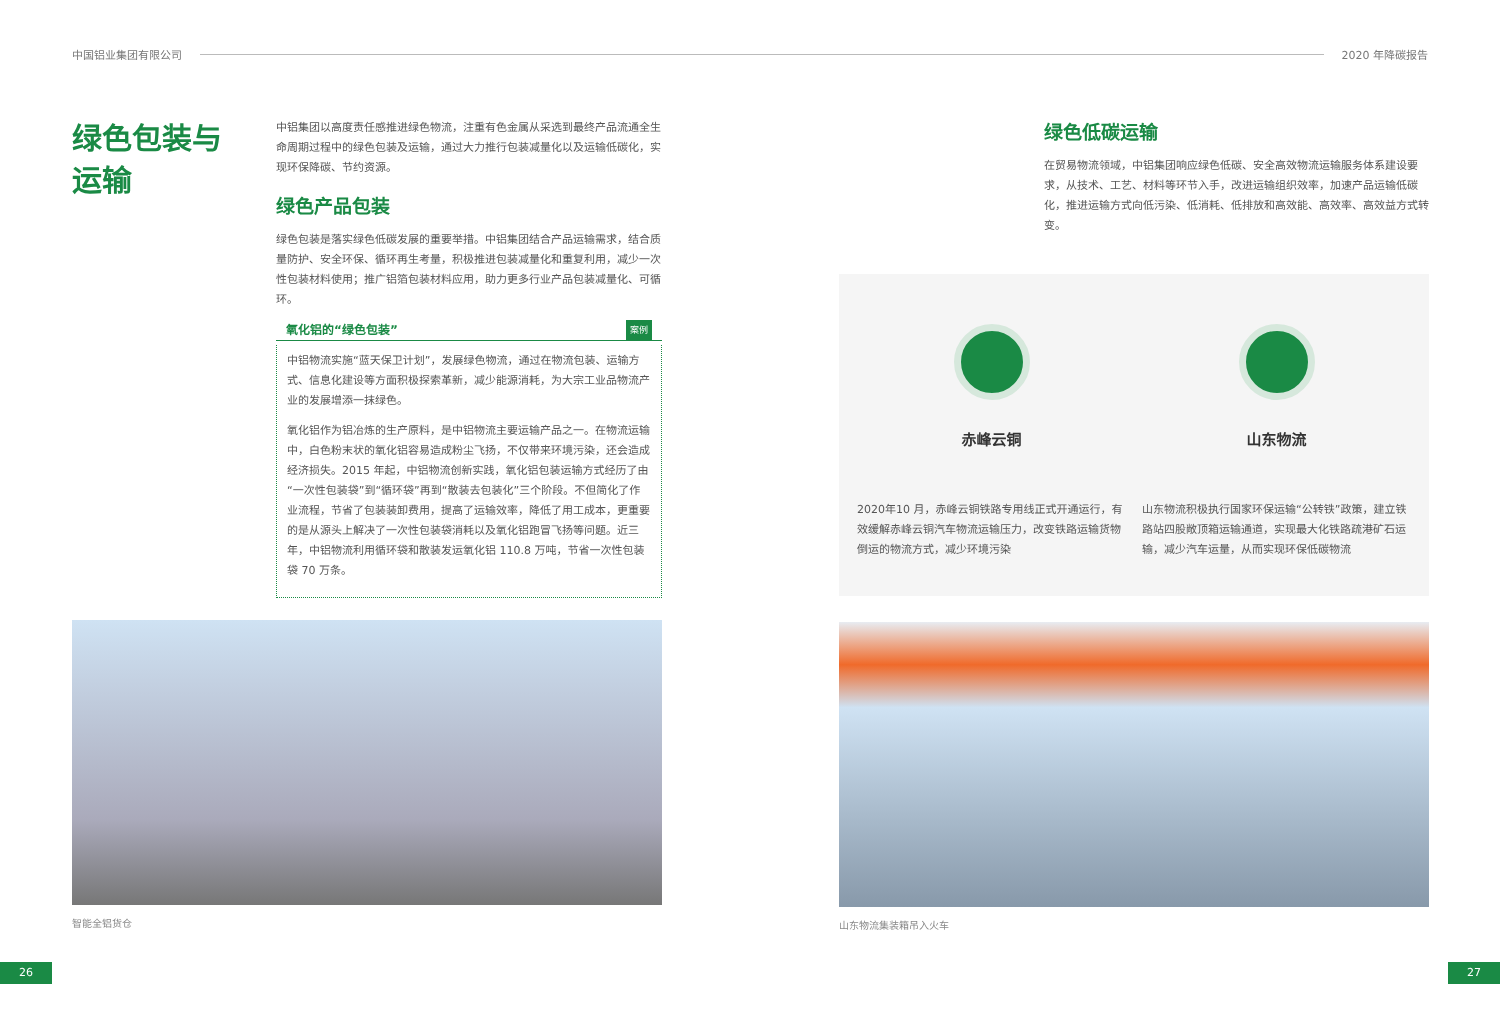中国铝业集团有限公司 2020 年降碳报告
绿色包装与运输
中铝集团以高度责任感推进绿色物流，注重有色金属从采选到最终产品流通全生命周期过程中的绿色包装及运输，通过大力推行包装减量化以及运输低碳化，实现环保降碳、节约资源。
绿色产品包装
绿色包装是落实绿色低碳发展的重要举措。中铝集团结合产品运输需求，结合质量防护、安全环保、循环再生考量，积极推进包装减量化和重复利用，减少一次性包装材料使用；推广铝箔包装材料应用，助力更多行业产品包装减量化、可循环。
氧化铝的“绿色包装” 案例
中铝物流实施“蓝天保卫计划”，发展绿色物流，通过在物流包装、运输方式、信息化建设等方面积极探索革新，减少能源消耗，为大宗工业品物流产业的发展增添一抹绿色。
氧化铝作为铝冶炼的生产原料，是中铝物流主要运输产品之一。在物流运输中，白色粉末状的氧化铝容易造成粉尘飞扬，不仅带来环境污染，还会造成经济损失。2015 年起，中铝物流创新实践，氧化铝包装运输方式经历了由“一次性包装袋”到“循环袋”再到“散装去包装化”三个阶段。不但简化了作业流程，节省了包装装卸费用，提高了运输效率，降低了用工成本，更重要的是从源头上解决了一次性包装袋消耗以及氧化铝跑冒飞扬等问题。近三年，中铝物流利用循环袋和散装发运氧化铝 110.8 万吨，节省一次性包装袋 70 万条。
智能全铝货仓
绿色低碳运输
在贸易物流领域，中铝集团响应绿色低碳、安全高效物流运输服务体系建设要求，从技术、工艺、材料等环节入手，改进运输组织效率，加速产品运输低碳化，推进运输方式向低污染、低消耗、低排放和高效能、高效率、高效益方式转变。
赤峰云铜
2020年10 月，赤峰云铜铁路专用线正式开通运行，有效缓解赤峰云铜汽车物流运输压力，改变铁路运输货物倒运的物流方式，减少环境污染
山东物流
山东物流积极执行国家环保运输“公转铁”政策，建立铁路站四股敞顶箱运输通道，实现最大化铁路疏港矿石运输，减少汽车运量，从而实现环保低碳物流
山东物流集装箱吊入火车
26 27